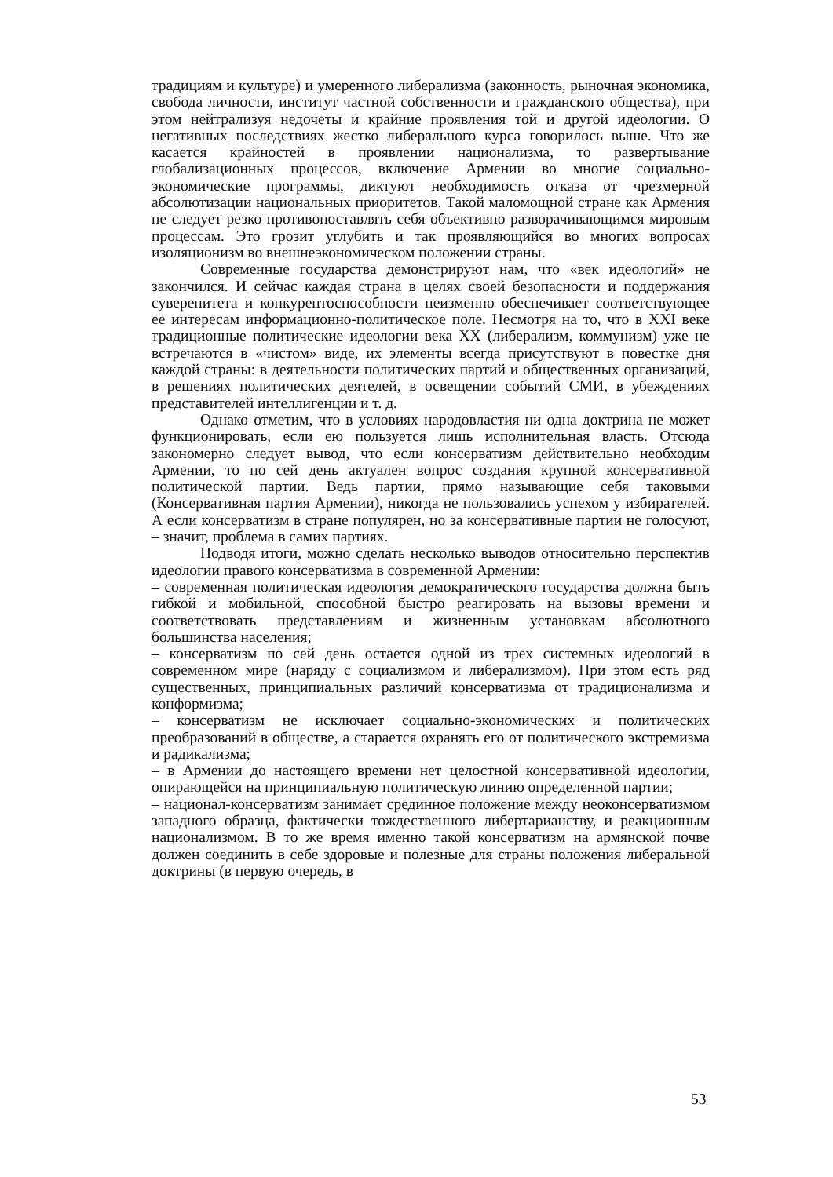традициям и культуре) и умеренного либерализма (законность, рыночная экономика, свобода личности, институт частной собственности и гражданского общества), при этом нейтрализуя недочеты и крайние проявления той и другой идеологии. О негативных последствиях жестко либерального курса говорилось выше. Что же касается крайностей в проявлении национализма, то развертывание глобализационных процессов, включение Армении во многие социально-экономические программы, диктуют необходимость отказа от чрезмерной абсолютизации национальных приоритетов. Такой маломощной стране как Армения не следует резко противопоставлять себя объективно разворачивающимся мировым процессам. Это грозит углубить и так проявляющийся во многих вопросах изоляционизм во внешнеэкономическом положении страны.
Современные государства демонстрируют нам, что «век идеологий» не закончился. И сейчас каждая страна в целях своей безопасности и поддержания суверенитета и конкурентоспособности неизменно обеспечивает соответствующее ее интересам информационно-политическое поле. Несмотря на то, что в XXI веке традиционные политические идеологии века XX (либерализм, коммунизм) уже не встречаются в «чистом» виде, их элементы всегда присутствуют в повестке дня каждой страны: в деятельности политических партий и общественных организаций, в решениях политических деятелей, в освещении событий СМИ, в убеждениях представителей интеллигенции и т. д.
Однако отметим, что в условиях народовластия ни одна доктрина не может функционировать, если ею пользуется лишь исполнительная власть. Отсюда закономерно следует вывод, что если консерватизм действительно необходим Армении, то по сей день актуален вопрос создания крупной консервативной политической партии. Ведь партии, прямо называющие себя таковыми (Консервативная партия Армении), никогда не пользовались успехом у избирателей. А если консерватизм в стране популярен, но за консервативные партии не голосуют, – значит, проблема в самих партиях.
Подводя итоги, можно сделать несколько выводов относительно перспектив идеологии правого консерватизма в современной Армении:
– современная политическая идеология демократического государства должна быть гибкой и мобильной, способной быстро реагировать на вызовы времени и соответствовать представлениям и жизненным установкам абсолютного большинства населения;
– консерватизм по сей день остается одной из трех системных идеологий в современном мире (наряду с социализмом и либерализмом). При этом есть ряд существенных, принципиальных различий консерватизма от традиционализма и конформизма;
– консерватизм не исключает социально-экономических и политических преобразований в обществе, а старается охранять его от политического экстремизма и радикализма;
– в Армении до настоящего времени нет целостной консервативной идеологии, опирающейся на принципиальную политическую линию определенной партии;
– национал-консерватизм занимает срединное положение между неоконсерватизмом западного образца, фактически тождественного либертарианству, и реакционным национализмом. В то же время именно такой консерватизм на армянской почве должен соединить в себе здоровые и полезные для страны положения либеральной доктрины (в первую очередь, в
53